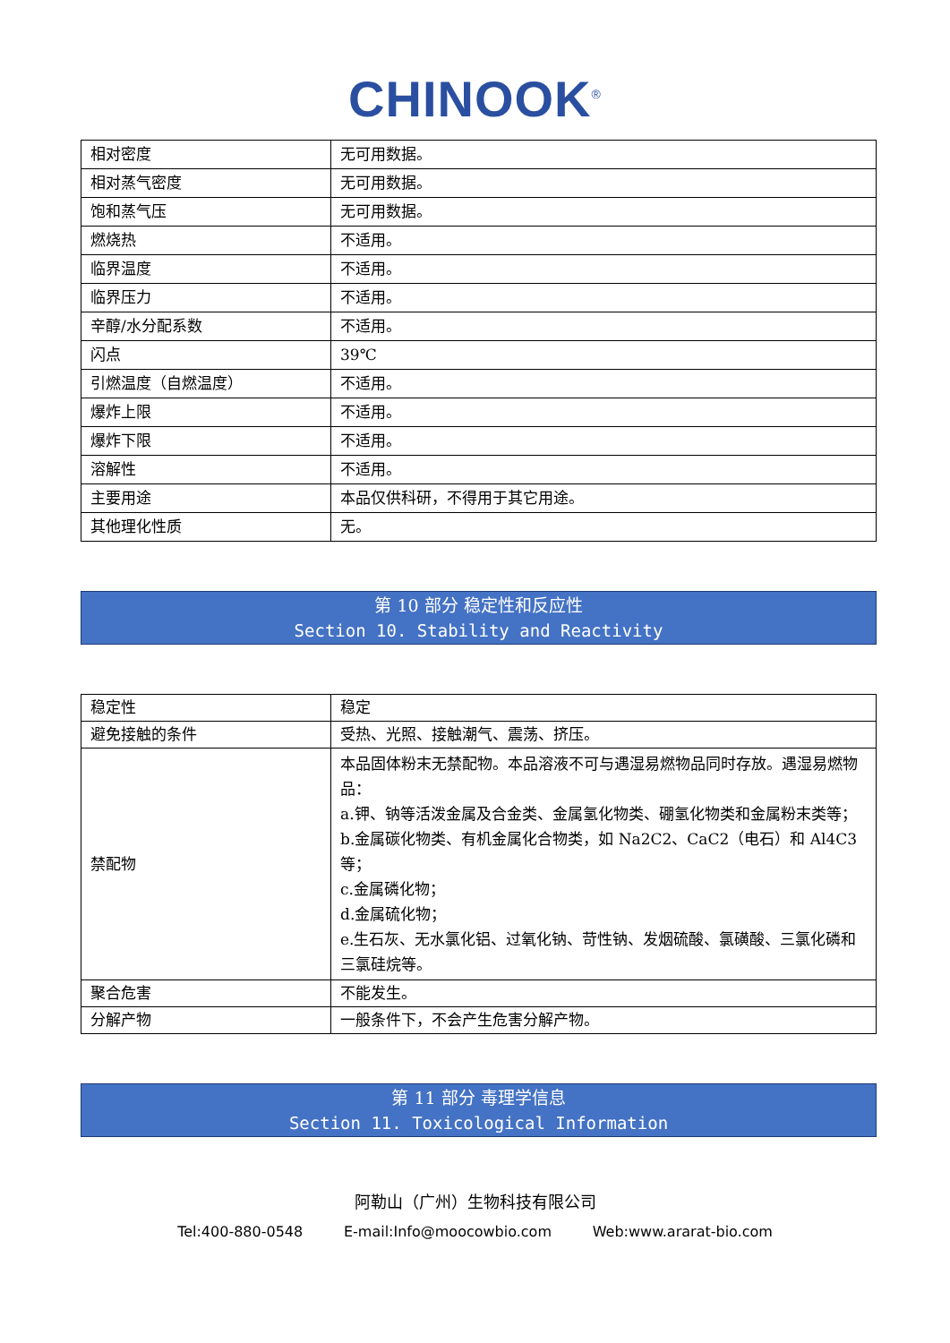CHINOOK<sup>®</sup>
| 相对密度 | 无可用数据。 |
| 相对蒸气密度 | 无可用数据。 |
| 饱和蒸气压 | 无可用数据。 |
| 燃烧热 | 不适用。 |
| 临界温度 | 不适用。 |
| 临界压力 | 不适用。 |
| 辛醇/水分配系数 | 不适用。 |
| 闪点 | 39℃ |
| 引燃温度（自燃温度） | 不适用。 |
| 爆炸上限 | 不适用。 |
| 爆炸下限 | 不适用。 |
| 溶解性 | 不适用。 |
| 主要用途 | 本品仅供科研，不得用于其它用途。 |
| 其他理化性质 | 无。 |
第 10 部分 稳定性和反应性
Section 10. Stability and Reactivity
| 稳定性 | 稳定 |
| 避免接触的条件 | 受热、光照、接触潮气、震荡、挤压。 |
| 禁配物 | 本品固体粉末无禁配物。本品溶液不可与遇湿易燃物品同时存放。遇湿易燃物品： a.钾、钠等活泼金属及合金类、金属氢化物类、硼氢化物类和金属粉末类等； b.金属碳化物类、有机金属化合物类，如 Na2C2、CaC2（电石）和 Al4C3 等； c.金属磷化物； d.金属硫化物； e.生石灰、无水氯化铝、过氧化钠、苛性钠、发烟硫酸、氯磺酸、三氯化磷和三氯硅烷等。 |
| 聚合危害 | 不能发生。 |
| 分解产物 | 一般条件下，不会产生危害分解产物。 |
第 11 部分 毒理学信息
Section 11. Toxicological Information
阿勒山（广州）生物科技有限公司
Tel:400-880-0548 E-mail:Info@moocowbio.com Web:www.ararat-bio.com